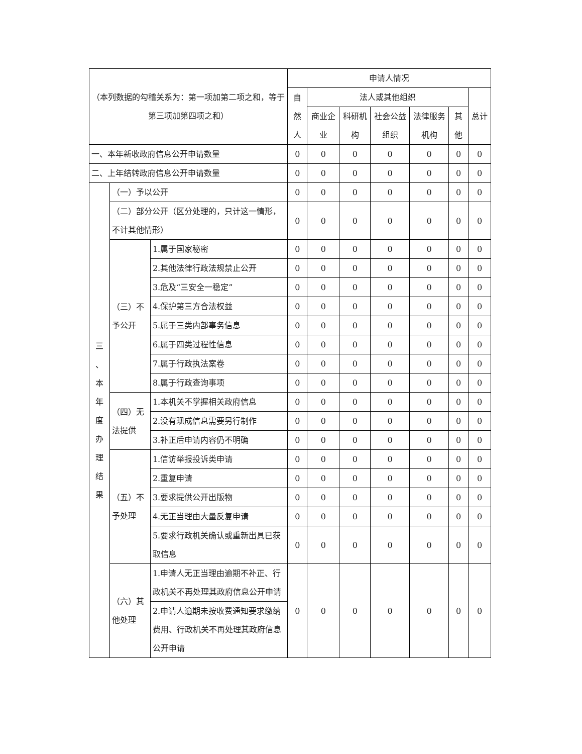| （本列数据的勾稽关系为：第一项加第二项之和，等于第三项加第四项之和） | | | 申请人情况 | | | | | | |
| --- | --- | --- | --- | --- | --- | --- | --- | --- | --- |
| | | | 自然人 | 法人或其他组织 | | | | | 总计 |
| | | | | 商业企业 | 科研机构 | 社会公益组织 | 法律服务机构 | 其他 | |
| 一、本年新收政府信息公开申请数量 | | | 0 | 0 | 0 | 0 | 0 | 0 | 0 |
| 二、上年结转政府信息公开申请数量 | | | 0 | 0 | 0 | 0 | 0 | 0 | 0 |
| 三 、 本 年 度 办 理 结 果 | （一）予以公开 | | 0 | 0 | 0 | 0 | 0 | 0 | 0 |
| | （二）部分公开（区分处理的，只计这一情形，不计其他情形） | | 0 | 0 | 0 | 0 | 0 | 0 | 0 |
| | （三）不予公开 | 1.属于国家秘密 | 0 | 0 | 0 | 0 | 0 | 0 | 0 |
| | | 2.其他法律行政法规禁止公开 | 0 | 0 | 0 | 0 | 0 | 0 | 0 |
| | | 3.危及“三安全一稳定” | 0 | 0 | 0 | 0 | 0 | 0 | 0 |
| | | 4.保护第三方合法权益 | 0 | 0 | 0 | 0 | 0 | 0 | 0 |
| | | 5.属于三类内部事务信息 | 0 | 0 | 0 | 0 | 0 | 0 | 0 |
| | | 6.属于四类过程性信息 | 0 | 0 | 0 | 0 | 0 | 0 | 0 |
| | | 7.属于行政执法案卷 | 0 | 0 | 0 | 0 | 0 | 0 | 0 |
| | | 8.属于行政查询事项 | 0 | 0 | 0 | 0 | 0 | 0 | 0 |
| | （四）无法提供 | 1.本机关不掌握相关政府信息 | 0 | 0 | 0 | 0 | 0 | 0 | 0 |
| | | 2.没有现成信息需要另行制作 | 0 | 0 | 0 | 0 | 0 | 0 | 0 |
| | | 3.补正后申请内容仍不明确 | 0 | 0 | 0 | 0 | 0 | 0 | 0 |
| | （五）不予处理 | 1.信访举报投诉类申请 | 0 | 0 | 0 | 0 | 0 | 0 | 0 |
| | | 2.重复申请 | 0 | 0 | 0 | 0 | 0 | 0 | 0 |
| | | 3.要求提供公开出版物 | 0 | 0 | 0 | 0 | 0 | 0 | 0 |
| | | 4.无正当理由大量反复申请 | 0 | 0 | 0 | 0 | 0 | 0 | 0 |
| | | 5.要求行政机关确认或重新出具已获取信息 | 0 | 0 | 0 | 0 | 0 | 0 | 0 |
| | （六）其他处理 | 1.申请人无正当理由逾期不补正、行政机关不再处理其政府信息公开申请 | 0 | 0 | 0 | 0 | 0 | 0 | 0 |
| | | 2.申请人逾期未按收费通知要求缴纳费用、行政机关不再处理其政府信息公开申请 | | | | | | | |